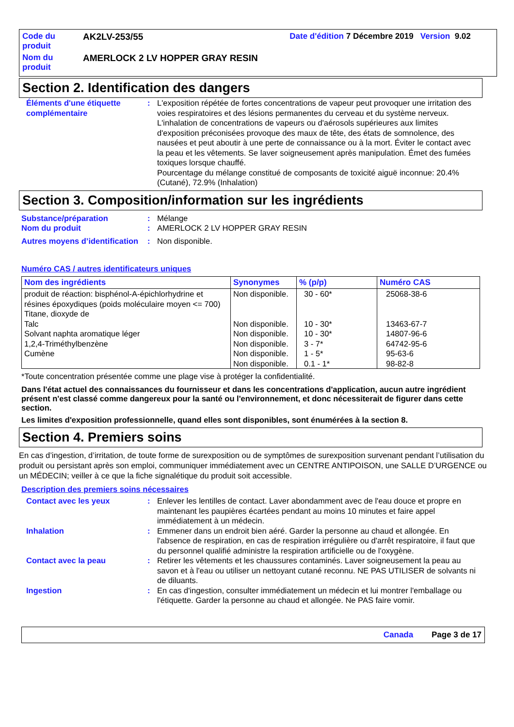| Code du produit | AK2LV-253/55 | Date d'édition 7 Décembre 2019 Version 9.02 |
| Nom du produit | AMERLOCK 2 LV HOPPER GRAY RESIN | |
Section 2. Identification des dangers
| Éléments d'une étiquette complémentaire | : | L'exposition répétée de fortes concentrations de vapeur peut provoquer une irritation des voies respiratoires et des lésions permanentes du cerveau et du système nerveux. L'inhalation de concentrations de vapeurs ou d'aérosols supérieures aux limites d'exposition préconisées provoque des maux de tête, des états de somnolence, des nausées et peut aboutir à une perte de connaissance ou à la mort. Éviter le contact avec la peau et les vêtements. Se laver soigneusement après manipulation. Émet des fumées toxiques lorsque chauffé. Pourcentage du mélange constitué de composants de toxicité aiguë inconnue: 20.4% (Cutané), 72.9% (Inhalation) |
Section 3. Composition/information sur les ingrédients
| Substance/préparation | : | Mélange |
| Nom du produit | : | AMERLOCK 2 LV HOPPER GRAY RESIN |
| Autres moyens d’identification | : | Non disponible. |
Numéro CAS / autres identificateurs uniques
| Nom des ingrédients | Synonymes | % (p/p) | Numéro CAS |
| --- | --- | --- | --- |
| produit de réaction: bisphénol-A-épichlorhydrine et résines époxydiques (poids moléculaire moyen <= 700) Titane, dioxyde de Talc Solvant naphta aromatique léger 1,2,4-Triméthylbenzène Cumène | Non disponible. Non disponible. Non disponible. Non disponible. Non disponible. Non disponible. | 30 - 60* 10 - 30* 10 - 30* 3 - 7* 1 - 5* 0.1 - 1* | 25068-38-6 13463-67-7 14807-96-6 64742-95-6 95-63-6 98-82-8 |
*Toute concentration présentée comme une plage vise à protéger la confidentialité.
Dans l'état actuel des connaissances du fournisseur et dans les concentrations d'application, aucun autre ingrédient présent n'est classé comme dangereux pour la santé ou l'environnement, et donc nécessiterait de figurer dans cette section.
Les limites d'exposition professionnelle, quand elles sont disponibles, sont énumérées à la section 8.
Section 4. Premiers soins
En cas d’ingestion, d’irritation, de toute forme de surexposition ou de symptômes de surexposition survenant pendant l’utilisation du produit ou persistant après son emploi, communiquer immédiatement avec un CENTRE ANTIPOISON, une SALLE D’URGENCE ou un MÉDECIN; veiller à ce que la fiche signalétique du produit soit accessible.
Description des premiers soins nécessaires
| Contact avec les yeux | : | Enlever les lentilles de contact. Laver abondamment avec de l'eau douce et propre en maintenant les paupières écartées pendant au moins 10 minutes et faire appel immédiatement à un médecin. |
| Inhalation | : | Emmener dans un endroit bien aéré. Garder la personne au chaud et allongée. En l'absence de respiration, en cas de respiration irrégulière ou d'arrêt respiratoire, il faut que du personnel qualifié administre la respiration artificielle ou de l'oxygène. |
| Contact avec la peau | : | Retirer les vêtements et les chaussures contaminés. Laver soigneusement la peau au savon et à l'eau ou utiliser un nettoyant cutané reconnu. NE PAS UTILISER de solvants ni de diluants. |
| Ingestion | : | En cas d'ingestion, consulter immédiatement un médecin et lui montrer l'emballage ou l'étiquette. Garder la personne au chaud et allongée. Ne PAS faire vomir. |
Canada Page 3 de 17